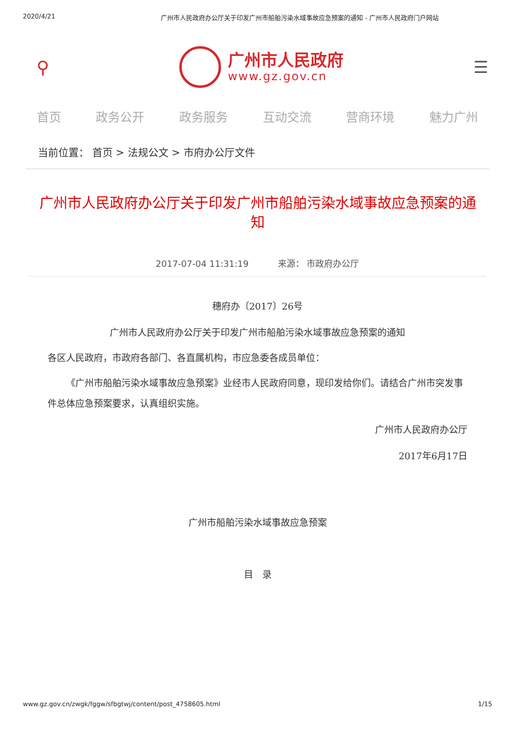2020/4/21 广州市人民政府办公厅关于印发广州市船舶污染水域事故应急预案的通知 - 广州市人民政府门户网站
⚲
广州市人民政府
www.gz.gov.cn
☰
首页 政务公开 政务服务 互动交流 营商环境 魅力广州
当前位置： 首页 > 法规公文 > 市府办公厅文件
广州市人民政府办公厅关于印发广州市船舶污染水域事故应急预案的通知
2017-07-04 11:31:19 来源： 市政府办公厅
穗府办〔2017〕26号
广州市人民政府办公厅关于印发广州市船舶污染水域事故应急预案的通知
各区人民政府，市政府各部门、各直属机构，市应急委各成员单位：
《广州市船舶污染水域事故应急预案》业经市人民政府同意，现印发给你们。请结合广州市突发事件总体应急预案要求，认真组织实施。
广州市人民政府办公厅
2017年6月17日
广州市船舶污染水域事故应急预案
目　录
www.gz.gov.cn/zwgk/fggw/sfbgtwj/content/post_4758605.html 1/15